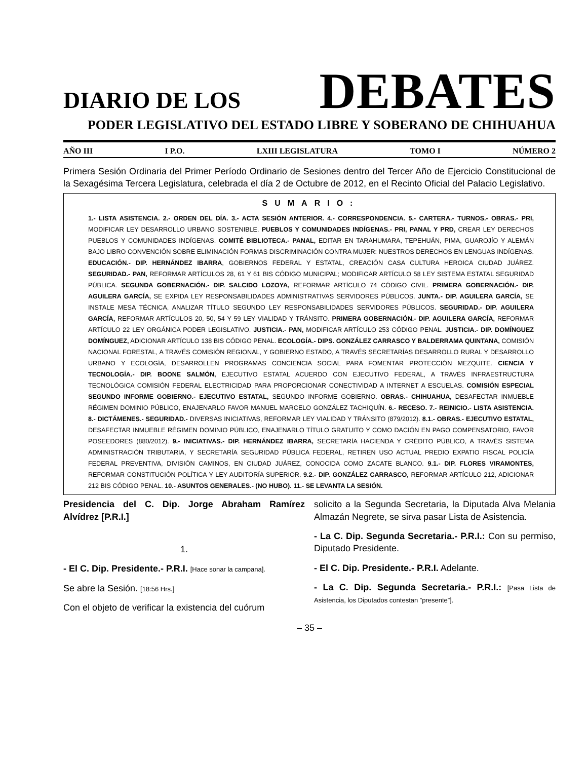DIARIO DE LOS DEBATES
PODER LEGISLATIVO DEL ESTADO LIBRE Y SOBERANO DE CHIHUAHUA
AÑO III I P.O. LXIII LEGISLATURA TOMO I NÚMERO 2
Primera Sesión Ordinaria del Primer Período Ordinario de Sesiones dentro del Tercer Año de Ejercicio Constitucional de la Sexagésima Tercera Legislatura, celebrada el día 2 de Octubre de 2012, en el Recinto Oficial del Palacio Legislativo.
SUMARIO:
1.- LISTA ASISTENCIA. 2.- ORDEN DEL DÍA. 3.- ACTA SESIÓN ANTERIOR. 4.- CORRESPONDENCIA. 5.- CARTERA.- TURNOS.- OBRAS.- PRI, MODIFICAR LEY DESARROLLO URBANO SOSTENIBLE. PUEBLOS Y COMUNIDADES INDÍGENAS.- PRI, PANAL Y PRD, CREAR LEY DERECHOS PUEBLOS Y COMUNIDADES INDÍGENAS. COMITÉ BIBLIOTECA.- PANAL, EDITAR EN TARAHUMARA, TEPEHUÁN, PIMA, GUAROJÍO Y ALEMÁN BAJO LIBRO CONVENCIÓN SOBRE ELIMINACIÓN FORMAS DISCRIMINACIÓN CONTRA MUJER: NUESTROS DERECHOS EN LENGUAS INDÍGENAS. EDUCACIÓN.- DIP. HERNÁNDEZ IBARRA, GOBIERNOS FEDERAL Y ESTATAL, CREACIÓN CASA CULTURA HEROICA CIUDAD JUÁREZ. SEGURIDAD.- PAN, REFORMAR ARTÍCULOS 28, 61 Y 61 BIS CÓDIGO MUNICIPAL; MODIFICAR ARTÍCULO 58 LEY SISTEMA ESTATAL SEGURIDAD PÚBLICA. SEGUNDA GOBERNACIÓN.- DIP. SALCIDO LOZOYA, REFORMAR ARTÍCULO 74 CÓDIGO CIVIL. PRIMERA GOBERNACIÓN.- DIP. AGUILERA GARCÍA, SE EXPIDA LEY RESPONSABILIDADES ADMINISTRATIVAS SERVIDORES PÚBLICOS. JUNTA.- DIP. AGUILERA GARCÍA, SE INSTALE MESA TÉCNICA, ANALIZAR TÍTULO SEGUNDO LEY RESPONSABILIDADES SERVIDORES PÚBLICOS. SEGURIDAD.- DIP. AGUILERA GARCÍA, REFORMAR ARTÍCULOS 20, 50, 54 Y 59 LEY VIALIDAD Y TRÁNSITO. PRIMERA GOBERNACIÓN.- DIP. AGUILERA GARCÍA, REFORMAR ARTÍCULO 22 LEY ORGÁNICA PODER LEGISLATIVO. JUSTICIA.- PAN, MODIFICAR ARTÍCULO 253 CÓDIGO PENAL. JUSTICIA.- DIP. DOMÍNGUEZ DOMÍNGUEZ, ADICIONAR ARTÍCULO 138 BIS CÓDIGO PENAL. ECOLOGÍA.- DIPS. GONZÁLEZ CARRASCO Y BALDERRAMA QUINTANA, COMISIÓN NACIONAL FORESTAL, A TRAVÉS COMISIÓN REGIONAL, Y GOBIERNO ESTADO, A TRAVÉS SECRETARÍAS DESARROLLO RURAL Y DESARROLLO URBANO Y ECOLOGÍA, DESARROLLEN PROGRAMAS CONCIENCIA SOCIAL PARA FOMENTAR PROTECCIÓN MEZQUITE. CIENCIA Y TECNOLOGÍA.- DIP. BOONE SALMÓN, EJECUTIVO ESTATAL ACUERDO CON EJECUTIVO FEDERAL, A TRAVÉS INFRAESTRUCTURA TECNOLÓGICA COMISIÓN FEDERAL ELECTRICIDAD PARA PROPORCIONAR CONECTIVIDAD A INTERNET A ESCUELAS. COMISIÓN ESPECIAL SEGUNDO INFORME GOBIERNO.- EJECUTIVO ESTATAL, SEGUNDO INFORME GOBIERNO. OBRAS.- CHIHUAHUA, DESAFECTAR INMUEBLE RÉGIMEN DOMINIO PÚBLICO, ENAJENARLO FAVOR MANUEL MARCELO GONZÁLEZ TACHIQUÍN. 6.- RECESO. 7.- REINICIO.- LISTA ASISTENCIA. 8.- DICTÁMENES.- SEGURIDAD.- DIVERSAS INICIATIVAS, REFORMAR LEY VIALIDAD Y TRÁNSITO (879/2012). 8.1.- OBRAS.- EJECUTIVO ESTATAL, DESAFECTAR INMUEBLE RÉGIMEN DOMINIO PÚBLICO, ENAJENARLO TÍTULO GRATUITO Y COMO DACIÓN EN PAGO COMPENSATORIO, FAVOR POSEEDORES (880/2012). 9.- INICIATIVAS.- DIP. HERNÁNDEZ IBARRA, SECRETARÍA HACIENDA Y CRÉDITO PÚBLICO, A TRAVÉS SISTEMA ADMINISTRACIÓN TRIBUTARIA, Y SECRETARÍA SEGURIDAD PÚBLICA FEDERAL, RETIREN USO ACTUAL PREDIO EXPATIO FISCAL POLICÍA FEDERAL PREVENTIVA, DIVISIÓN CAMINOS, EN CIUDAD JUÁREZ, CONOCIDA COMO ZACATE BLANCO. 9.1.- DIP. FLORES VIRAMONTES, REFORMAR CONSTITUCIÓN POLÍTICA Y LEY AUDITORÍA SUPERIOR. 9.2.- DIP. GONZÁLEZ CARRASCO, REFORMAR ARTÍCULO 212, ADICIONAR 212 BIS CÓDIGO PENAL. 10.- ASUNTOS GENERALES.- (NO HUBO). 11.- SE LEVANTA LA SESIÓN.
Presidencia del C. Dip. Jorge Abraham Ramírez Alvídrez [P.R.I.]
1.
- El C. Dip. Presidente.- P.R.I. [Hace sonar la campana].
Se abre la Sesión. [18:56 Hrs.]
Con el objeto de verificar la existencia del cuórum
solicito a la Segunda Secretaria, la Diputada Alva Melania Almazán Negrete, se sirva pasar Lista de Asistencia.
- La C. Dip. Segunda Secretaria.- P.R.I.: Con su permiso, Diputado Presidente.
- El C. Dip. Presidente.- P.R.I. Adelante.
- La C. Dip. Segunda Secretaria.- P.R.I.: [Pasa Lista de Asistencia, los Diputados contestan ”presente”].
– 35 –